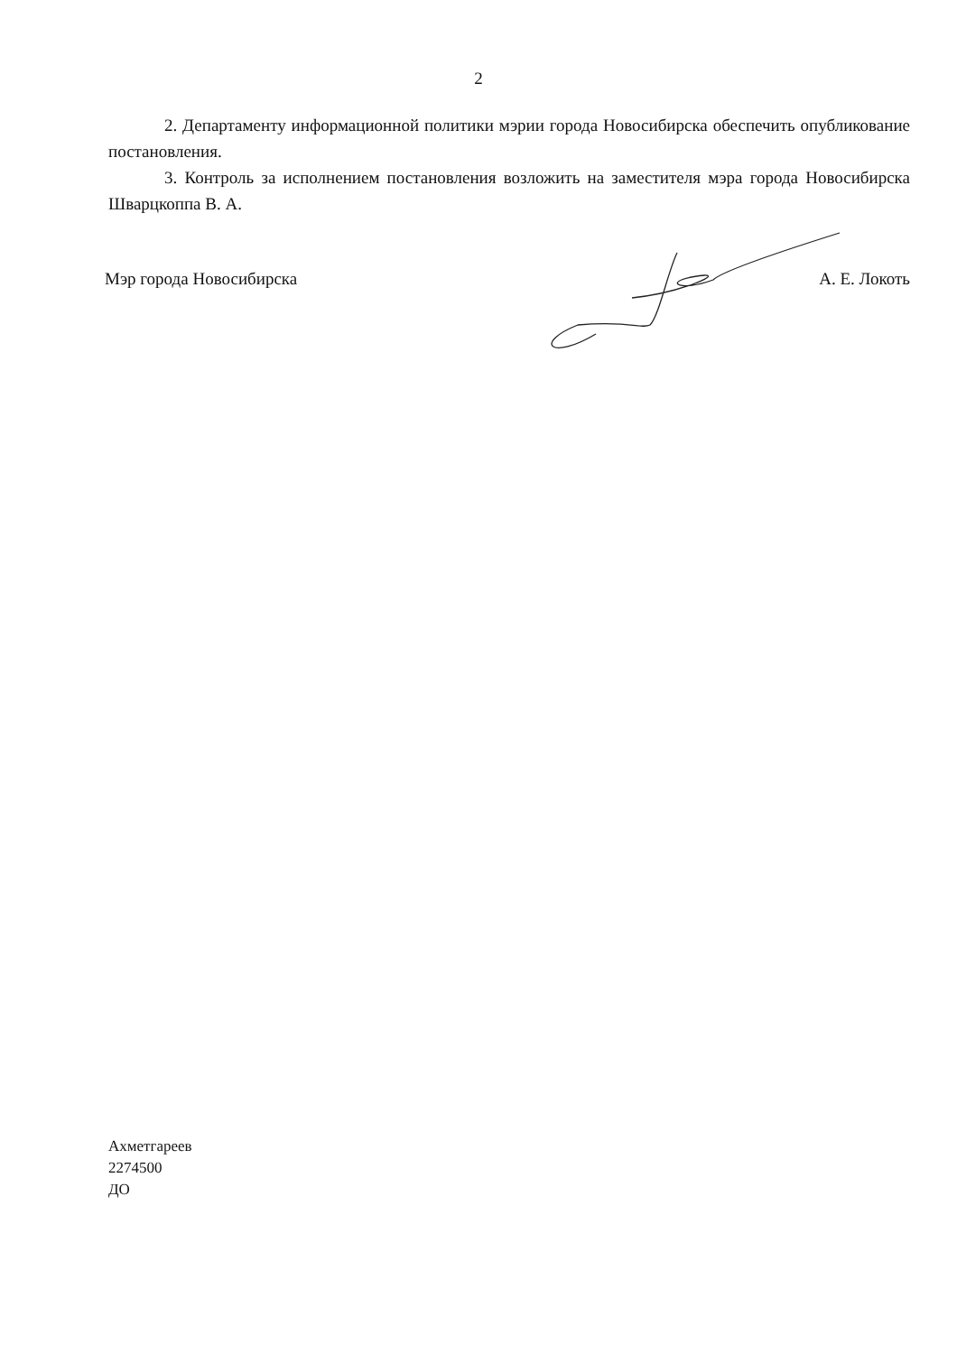2
2. Департаменту информационной политики мэрии города Новосибирска обеспечить опубликование постановления.
3. Контроль за исполнением постановления возложить на заместителя мэра города Новосибирска Шварцкоппа В. А.
Мэр города Новосибирска А. Е. Локоть
Ахметгареев
2274500
ДО